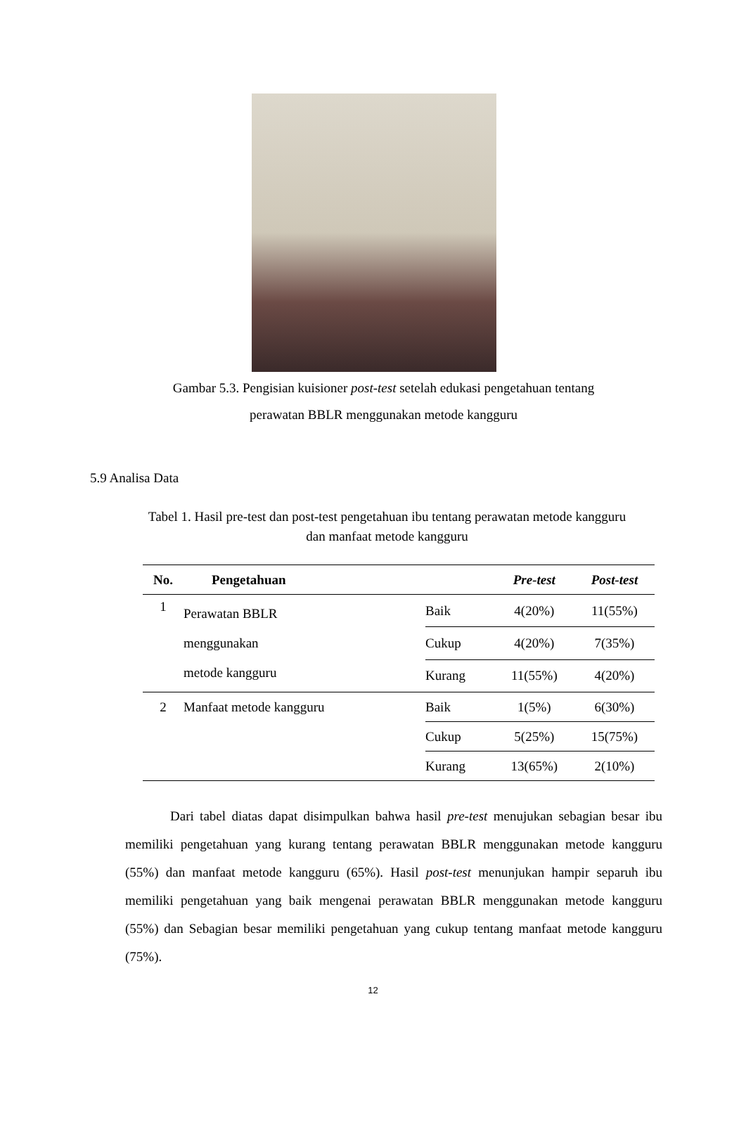Gambar 5.3. Pengisian kuisioner post-test setelah edukasi pengetahuan tentang
perawatan BBLR menggunakan metode kangguru
5.9 Analisa Data
Tabel 1. Hasil pre-test dan post-test pengetahuan ibu tentang perawatan metode kangguru
dan manfaat metode kangguru
| No. | Pengetahuan | | Pre-test | Post-test |
| --- | --- | --- | --- | --- |
| 1 | Perawatan BBLR menggunakan metode kangguru | Baik | 4(20%) | 11(55%) |
| | | Cukup | 4(20%) | 7(35%) |
| | | Kurang | 11(55%) | 4(20%) |
| 2 | Manfaat metode kangguru | Baik | 1(5%) | 6(30%) |
| | | Cukup | 5(25%) | 15(75%) |
| | | Kurang | 13(65%) | 2(10%) |
Dari tabel diatas dapat disimpulkan bahwa hasil pre-test menujukan sebagian besar ibu memiliki pengetahuan yang kurang tentang perawatan BBLR menggunakan metode kangguru (55%) dan manfaat metode kangguru (65%). Hasil post-test menunjukan hampir separuh ibu memiliki pengetahuan yang baik mengenai perawatan BBLR menggunakan metode kangguru (55%) dan Sebagian besar memiliki pengetahuan yang cukup tentang manfaat metode kangguru (75%).
12